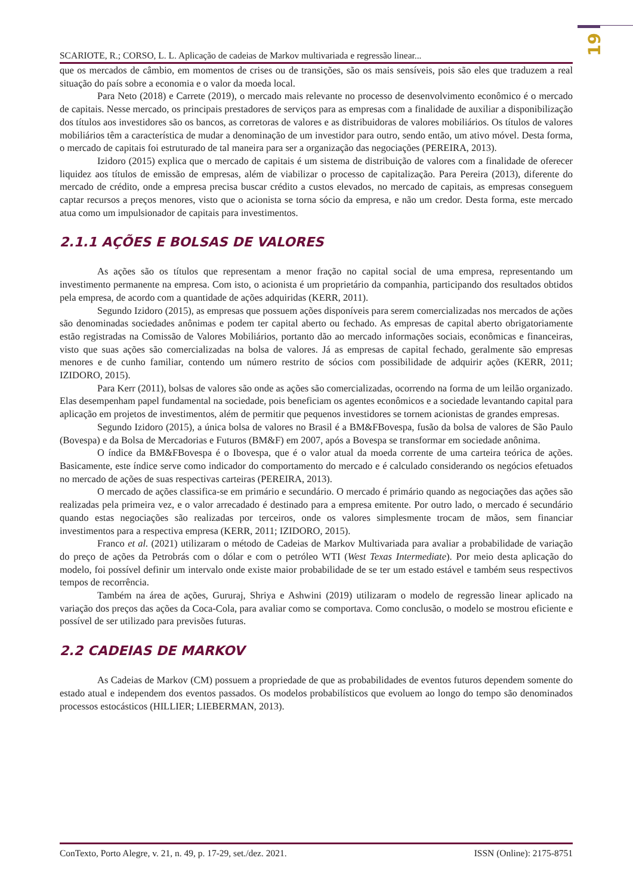19
SCARIOTE, R.; CORSO, L. L. Aplicação de cadeias de Markov multivariada e regressão linear...
que os mercados de câmbio, em momentos de crises ou de transições, são os mais sensíveis, pois são eles que traduzem a real situação do país sobre a economia e o valor da moeda local.
Para Neto (2018) e Carrete (2019), o mercado mais relevante no processo de desenvolvimento econômico é o mercado de capitais. Nesse mercado, os principais prestadores de serviços para as empresas com a finalidade de auxiliar a disponibilização dos títulos aos investidores são os bancos, as corretoras de valores e as distribuidoras de valores mobiliários. Os títulos de valores mobiliários têm a característica de mudar a denominação de um investidor para outro, sendo então, um ativo móvel. Desta forma, o mercado de capitais foi estruturado de tal maneira para ser a organização das negociações (PEREIRA, 2013).
Izidoro (2015) explica que o mercado de capitais é um sistema de distribuição de valores com a finalidade de oferecer liquidez aos títulos de emissão de empresas, além de viabilizar o processo de capitalização. Para Pereira (2013), diferente do mercado de crédito, onde a empresa precisa buscar crédito a custos elevados, no mercado de capitais, as empresas conseguem captar recursos a preços menores, visto que o acionista se torna sócio da empresa, e não um credor. Desta forma, este mercado atua como um impulsionador de capitais para investimentos.
2.1.1 AÇÕES E BOLSAS DE VALORES
As ações são os títulos que representam a menor fração no capital social de uma empresa, representando um investimento permanente na empresa. Com isto, o acionista é um proprietário da companhia, participando dos resultados obtidos pela empresa, de acordo com a quantidade de ações adquiridas (KERR, 2011).
Segundo Izidoro (2015), as empresas que possuem ações disponíveis para serem comercializadas nos mercados de ações são denominadas sociedades anônimas e podem ter capital aberto ou fechado. As empresas de capital aberto obrigatoriamente estão registradas na Comissão de Valores Mobiliários, portanto dão ao mercado informações sociais, econômicas e financeiras, visto que suas ações são comercializadas na bolsa de valores. Já as empresas de capital fechado, geralmente são empresas menores e de cunho familiar, contendo um número restrito de sócios com possibilidade de adquirir ações (KERR, 2011; IZIDORO, 2015).
Para Kerr (2011), bolsas de valores são onde as ações são comercializadas, ocorrendo na forma de um leilão organizado. Elas desempenham papel fundamental na sociedade, pois beneficiam os agentes econômicos e a sociedade levantando capital para aplicação em projetos de investimentos, além de permitir que pequenos investidores se tornem acionistas de grandes empresas.
Segundo Izidoro (2015), a única bolsa de valores no Brasil é a BM&FBovespa, fusão da bolsa de valores de São Paulo (Bovespa) e da Bolsa de Mercadorias e Futuros (BM&F) em 2007, após a Bovespa se transformar em sociedade anônima.
O índice da BM&FBovespa é o Ibovespa, que é o valor atual da moeda corrente de uma carteira teórica de ações. Basicamente, este índice serve como indicador do comportamento do mercado e é calculado considerando os negócios efetuados no mercado de ações de suas respectivas carteiras (PEREIRA, 2013).
O mercado de ações classifica-se em primário e secundário. O mercado é primário quando as negociações das ações são realizadas pela primeira vez, e o valor arrecadado é destinado para a empresa emitente. Por outro lado, o mercado é secundário quando estas negociações são realizadas por terceiros, onde os valores simplesmente trocam de mãos, sem financiar investimentos para a respectiva empresa (KERR, 2011; IZIDORO, 2015).
Franco et al. (2021) utilizaram o método de Cadeias de Markov Multivariada para avaliar a probabilidade de variação do preço de ações da Petrobrás com o dólar e com o petróleo WTI (West Texas Intermediate). Por meio desta aplicação do modelo, foi possível definir um intervalo onde existe maior probabilidade de se ter um estado estável e também seus respectivos tempos de recorrência.
Também na área de ações, Gururaj, Shriya e Ashwini (2019) utilizaram o modelo de regressão linear aplicado na variação dos preços das ações da Coca-Cola, para avaliar como se comportava. Como conclusão, o modelo se mostrou eficiente e possível de ser utilizado para previsões futuras.
2.2 CADEIAS DE MARKOV
As Cadeias de Markov (CM) possuem a propriedade de que as probabilidades de eventos futuros dependem somente do estado atual e independem dos eventos passados. Os modelos probabilísticos que evoluem ao longo do tempo são denominados processos estocásticos (HILLIER; LIEBERMAN, 2013).
ConTexto, Porto Alegre, v. 21, n. 49, p. 17-29, set./dez. 2021. ISSN (Online): 2175-8751